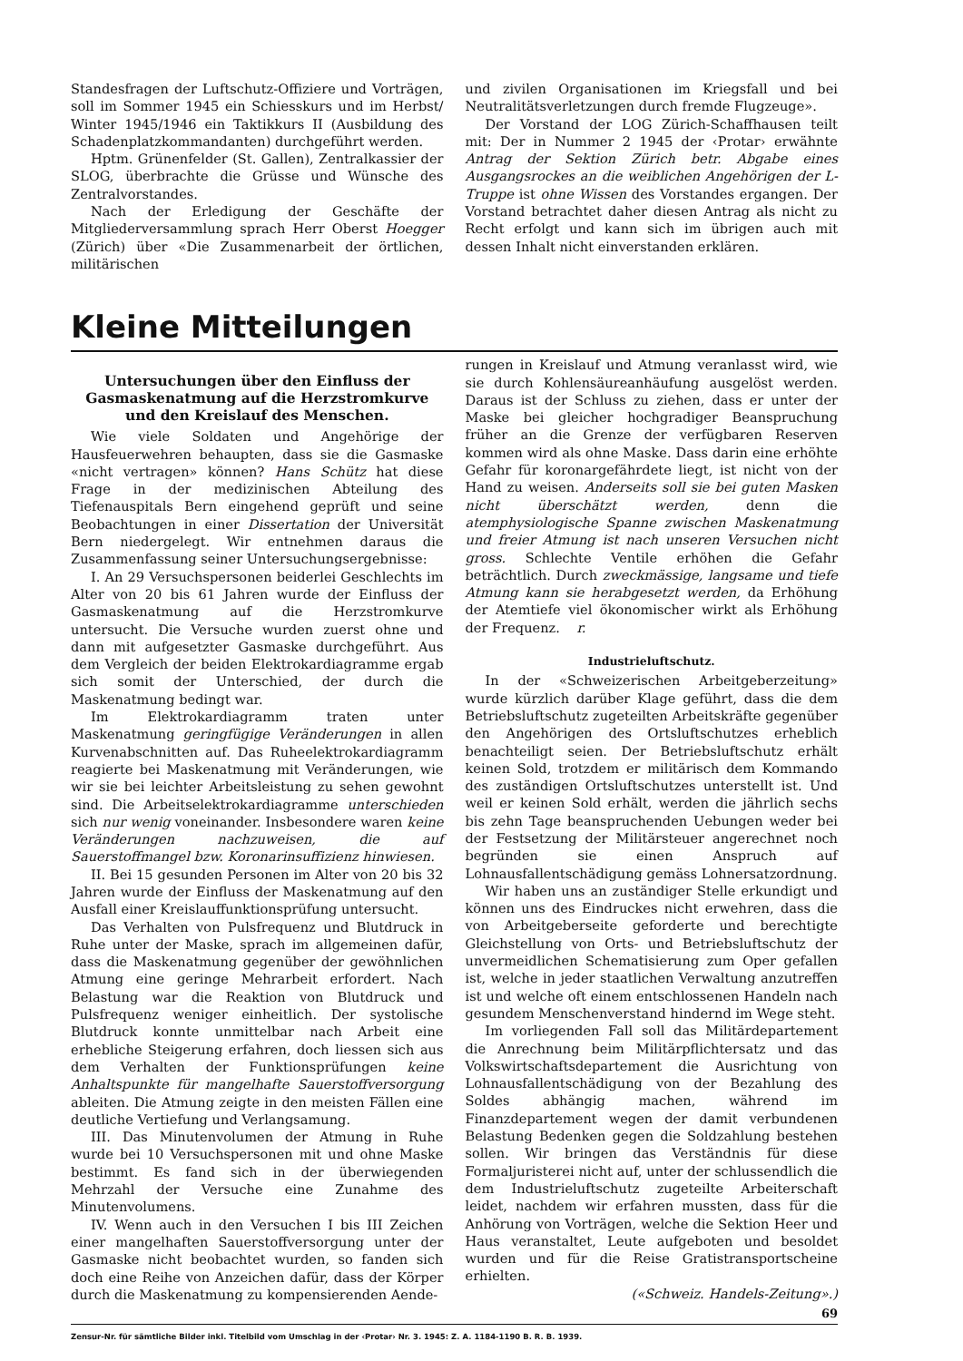Standesfragen der Luftschutz-Offiziere und Vorträgen, soll im Sommer 1945 ein Schiesskurs und im Herbst/ Winter 1945/1946 ein Taktikkurs II (Ausbildung des Schadenplatzkommandanten) durchgeführt werden.
Hptm. Grünenfelder (St. Gallen), Zentralkassier der SLOG, überbrachte die Grüsse und Wünsche des Zentralvorstandes.
Nach der Erledigung der Geschäfte der Mitgliederversammlung sprach Herr Oberst Hoegger (Zürich) über «Die Zusammenarbeit der örtlichen, militärischen
und zivilen Organisationen im Kriegsfall und bei Neutralitätsverletzungen durch fremde Flugzeuge».
Der Vorstand der LOG Zürich-Schaffhausen teilt mit: Der in Nummer 2 1945 der ‹Protar› erwähnte Antrag der Sektion Zürich betr. Abgabe eines Ausgangsrockes an die weiblichen Angehörigen der L-Truppe ist ohne Wissen des Vorstandes ergangen. Der Vorstand betrachtet daher diesen Antrag als nicht zu Recht erfolgt und kann sich im übrigen auch mit dessen Inhalt nicht einverstanden erklären.
Kleine Mitteilungen
Untersuchungen über den Einfluss der Gasmaskenatmung auf die Herzstromkurve und den Kreislauf des Menschen.
Wie viele Soldaten und Angehörige der Hausfeuerwehren behaupten, dass sie die Gasmaske «nicht vertragen» können? Hans Schütz hat diese Frage in der medizinischen Abteilung des Tiefenauspitals Bern eingehend geprüft und seine Beobachtungen in einer Dissertation der Universität Bern niedergelegt. Wir entnehmen daraus die Zusammenfassung seiner Untersuchungsergebnisse:
I. An 29 Versuchspersonen beiderlei Geschlechts im Alter von 20 bis 61 Jahren wurde der Einfluss der Gasmaskenatmung auf die Herzstromkurve untersucht. Die Versuche wurden zuerst ohne und dann mit aufgesetzter Gasmaske durchgeführt. Aus dem Vergleich der beiden Elektrokardiagramme ergab sich somit der Unterschied, der durch die Maskenatmung bedingt war.
Im Elektrokardiagramm traten unter Maskenatmung geringfügige Veränderungen in allen Kurvenabschnitten auf. Das Ruheelektrokardiagramm reagierte bei Maskenatmung mit Veränderungen, wie wir sie bei leichter Arbeitsleistung zu sehen gewohnt sind. Die Arbeitselektrokardiagramme unterschieden sich nur wenig voneinander. Insbesondere waren keine Veränderungen nachzuweisen, die auf Sauerstoffmangel bzw. Koronarinsuffizienz hinwiesen.
II. Bei 15 gesunden Personen im Alter von 20 bis 32 Jahren wurde der Einfluss der Maskenatmung auf den Ausfall einer Kreislauffunktionsprüfung untersucht.
Das Verhalten von Pulsfrequenz und Blutdruck in Ruhe unter der Maske, sprach im allgemeinen dafür, dass die Maskenatmung gegenüber der gewöhnlichen Atmung eine geringe Mehrarbeit erfordert. Nach Belastung war die Reaktion von Blutdruck und Pulsfrequenz weniger einheitlich. Der systolische Blutdruck konnte unmittelbar nach Arbeit eine erhebliche Steigerung erfahren, doch liessen sich aus dem Verhalten der Funktionsprüfungen keine Anhaltspunkte für mangelhafte Sauerstoffversorgung ableiten. Die Atmung zeigte in den meisten Fällen eine deutliche Vertiefung und Verlangsamung.
III. Das Minutenvolumen der Atmung in Ruhe wurde bei 10 Versuchspersonen mit und ohne Maske bestimmt. Es fand sich in der überwiegenden Mehrzahl der Versuche eine Zunahme des Minutenvolumens.
IV. Wenn auch in den Versuchen I bis III Zeichen einer mangelhaften Sauerstoffversorgung unter der Gasmaske nicht beobachtet wurden, so fanden sich doch eine Reihe von Anzeichen dafür, dass der Körper durch die Maskenatmung zu kompensierenden Aende-
rungen in Kreislauf und Atmung veranlasst wird, wie sie durch Kohlensäureanhäufung ausgelöst werden. Daraus ist der Schluss zu ziehen, dass er unter der Maske bei gleicher hochgradiger Beanspruchung früher an die Grenze der verfügbaren Reserven kommen wird als ohne Maske. Dass darin eine erhöhte Gefahr für koronargefährdete liegt, ist nicht von der Hand zu weisen. Anderseits soll sie bei guten Masken nicht überschätzt werden, denn die atemphysiologische Spanne zwischen Maskenatmung und freier Atmung ist nach unseren Versuchen nicht gross. Schlechte Ventile erhöhen die Gefahr beträchtlich. Durch zweckmässige, langsame und tiefe Atmung kann sie herabgesetzt werden, da Erhöhung der Atemtiefe viel ökonomischer wirkt als Erhöhung der Frequenz. r.
Industrieluftschutz.
In der «Schweizerischen Arbeitgeberzeitung» wurde kürzlich darüber Klage geführt, dass die dem Betriebsluftschutz zugeteilten Arbeitskräfte gegenüber den Angehörigen des Ortsluftschutzes erheblich benachteiligt seien. Der Betriebsluftschutz erhält keinen Sold, trotzdem er militärisch dem Kommando des zuständigen Ortsluftschutzes unterstellt ist. Und weil er keinen Sold erhält, werden die jährlich sechs bis zehn Tage beanspruchenden Uebungen weder bei der Festsetzung der Militärsteuer angerechnet noch begründen sie einen Anspruch auf Lohnausfallentschädigung gemäss Lohnersatzordnung.
Wir haben uns an zuständiger Stelle erkundigt und können uns des Eindruckes nicht erwehren, dass die von Arbeitgeberseite geforderte und berechtigte Gleichstellung von Orts- und Betriebsluftschutz der unvermeidlichen Schematisierung zum Oper gefallen ist, welche in jeder staatlichen Verwaltung anzutreffen ist und welche oft einem entschlossenen Handeln nach gesundem Menschenverstand hindernd im Wege steht.
Im vorliegenden Fall soll das Militärdepartement die Anrechnung beim Militärpflichtersatz und das Volkswirtschaftsdepartement die Ausrichtung von Lohnausfallentschädigung von der Bezahlung des Soldes abhängig machen, während im Finanzdepartement wegen der damit verbundenen Belastung Bedenken gegen die Soldzahlung bestehen sollen. Wir bringen das Verständnis für diese Formaljuristerei nicht auf, unter der schlussendlich die dem Industrieluftschutz zugeteilte Arbeiterschaft leidet, nachdem wir erfahren mussten, dass für die Anhörung von Vorträgen, welche die Sektion Heer und Haus veranstaltet, Leute aufgeboten und besoldet wurden und für die Reise Gratistransportscheine erhielten.
(«Schweiz. Handels-Zeitung».)
69
Zensur-Nr. für sämtliche Bilder inkl. Titelbild vom Umschlag in der ‹Protar› Nr. 3. 1945: Z. A. 1184-1190 B. R. B. 1939.